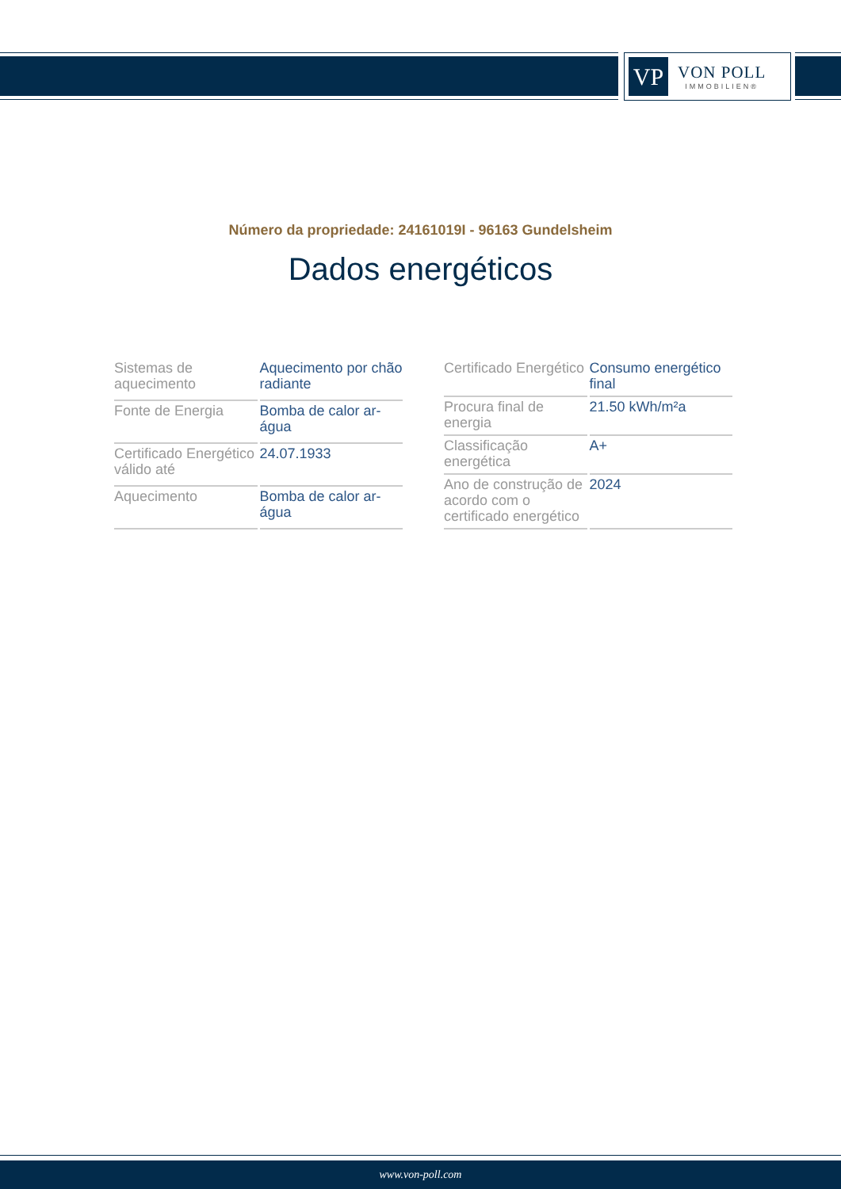VP
VON POLL
IMMOBILIEN®
Número da propriedade: 24161019I - 96163 Gundelsheim
Dados energéticos
| Sistemas de aquecimento | Aquecimento por chão radiante |
| Fonte de Energia | Bomba de calor ar-água |
| Certificado Energético válido até | 24.07.1933 |
| Aquecimento | Bomba de calor ar-água |
| Certificado Energético | Consumo energético final |
| Procura final de energia | 21.50 kWh/m²a |
| Classificação energética | A+ |
| Ano de construção de acordo com o certificado energético | 2024 |
www.von-poll.com